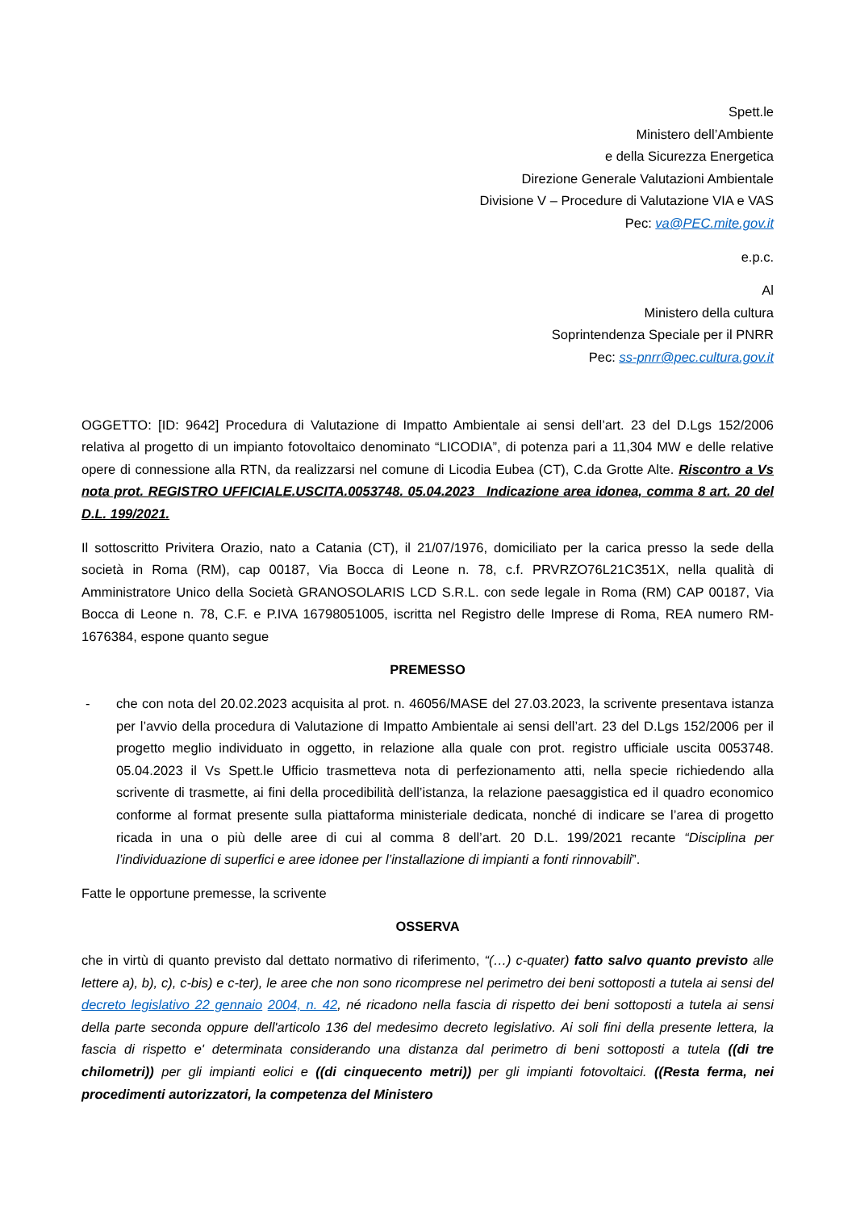Spett.le
Ministero dell’Ambiente
e della Sicurezza Energetica
Direzione Generale Valutazioni Ambientale
Divisione V – Procedure di Valutazione VIA e VAS
Pec: va@PEC.mite.gov.it
e.p.c.
Al
Ministero della cultura
Soprintendenza Speciale per il PNRR
Pec: ss-pnrr@pec.cultura.gov.it
OGGETTO: [ID: 9642] Procedura di Valutazione di Impatto Ambientale ai sensi dell’art. 23 del D.Lgs 152/2006 relativa al progetto di un impianto fotovoltaico denominato “LICODIA”, di potenza pari a 11,304 MW e delle relative opere di connessione alla RTN, da realizzarsi nel comune di Licodia Eubea (CT), C.da Grotte Alte. Riscontro a Vs nota prot. REGISTRO UFFICIALE.USCITA.0053748. 05.04.2023_ Indicazione area idonea, comma 8 art. 20 del D.L. 199/2021.
Il sottoscritto Privitera Orazio, nato a Catania (CT), il 21/07/1976, domiciliato per la carica presso la sede della società in Roma (RM), cap 00187, Via Bocca di Leone n. 78, c.f. PRVRZO76L21C351X, nella qualità di Amministratore Unico della Società GRANOSOLARIS LCD S.R.L. con sede legale in Roma (RM) CAP 00187, Via Bocca di Leone n. 78, C.F. e P.IVA 16798051005, iscritta nel Registro delle Imprese di Roma, REA numero RM-1676384, espone quanto segue
PREMESSO
- che con nota del 20.02.2023 acquisita al prot. n. 46056/MASE del 27.03.2023, la scrivente presentava istanza per l’avvio della procedura di Valutazione di Impatto Ambientale ai sensi dell’art. 23 del D.Lgs 152/2006 per il progetto meglio individuato in oggetto, in relazione alla quale con prot. registro ufficiale uscita 0053748. 05.04.2023 il Vs Spett.le Ufficio trasmetteva nota di perfezionamento atti, nella specie richiedendo alla scrivente di trasmette, ai fini della procedibilità dell’istanza, la relazione paesaggistica ed il quadro economico conforme al format presente sulla piattaforma ministeriale dedicata, nonché di indicare se l’area di progetto ricada in una o più delle aree di cui al comma 8 dell’art. 20 D.L. 199/2021 recante “Disciplina per l’individuazione di superfici e aree idonee per l’installazione di impianti a fonti rinnovabili”.
Fatte le opportune premesse, la scrivente
OSSERVA
che in virtù di quanto previsto dal dettato normativo di riferimento, “(…) c-quater) fatto salvo quanto previsto alle lettere a), b), c), c-bis) e c-ter), le aree che non sono ricomprese nel perimetro dei beni sottoposti a tutela ai sensi del decreto legislativo 22 gennaio 2004, n. 42, né ricadono nella fascia di rispetto dei beni sottoposti a tutela ai sensi della parte seconda oppure dell'articolo 136 del medesimo decreto legislativo. Ai soli fini della presente lettera, la fascia di rispetto e' determinata considerando una distanza dal perimetro di beni sottoposti a tutela ((di tre chilometri)) per gli impianti eolici e ((di cinquecento metri)) per gli impianti fotovoltaici. ((Resta ferma, nei procedimenti autorizzatori, la competenza del Ministero